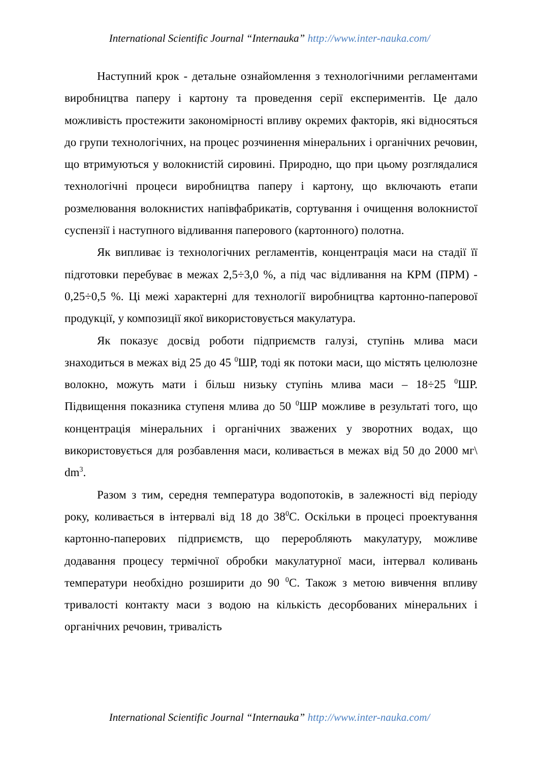International Scientific Journal “Internauka” http://www.inter-nauka.com/
Наступний крок - детальне ознайомлення з технологічними регламентами виробництва паперу і картону та проведення серії експериментів. Це дало можливість простежити закономірності впливу окремих факторів, які відносяться до групи технологічних, на процес розчинення мінеральних і органічних речовин, що втримуються у волокнистій сировині. Природно, що при цьому розглядалися технологічні процеси виробництва паперу і картону, що включають етапи розмелювання волокнистих напівфабрикатів, сортування і очищення волокнистої суспензії і наступного відливання паперового (картонного) полотна.
Як випливає із технологічних регламентів, концентрація маси на стадії її підготовки перебуває в межах 2,5÷3,0 %, а під час відливання на КРМ (ПРМ) - 0,25÷0,5 %. Ці межі характерні для технології виробництва картонно-паперової продукції, у композиції якої використовується макулатура.
Як показує досвід роботи підприємств галузі, ступінь млива маси знаходиться в межах від 25 до 45 <sup>0</sup>ШР, тоді як потоки маси, що містять целюлозне волокно, можуть мати і більш низьку ступінь млива маси – 18÷25 <sup>0</sup>ШР. Підвищення показника ступеня млива до 50 <sup>0</sup>ШР можливе в результаті того, що концентрація мінеральних і органічних зважених у зворотних водах, що використовується для розбавлення маси, коливається в межах від 50 до 2000 мг\ dm<sup>3</sup>.
Разом з тим, середня температура водопотоків, в залежності від періоду року, коливається в інтервалі від 18 до 38<sup>0</sup>С. Оскільки в процесі проектування картонно-паперових підприємств, що переробляють макулатуру, можливе додавання процесу термічної обробки макулатурної маси, інтервал коливань температури необхідно розширити до 90 <sup>0</sup>С. Також з метою вивчення впливу тривалості контакту маси з водою на кількість десорбованих мінеральних і органічних речовин, тривалість
International Scientific Journal “Internauka” http://www.inter-nauka.com/